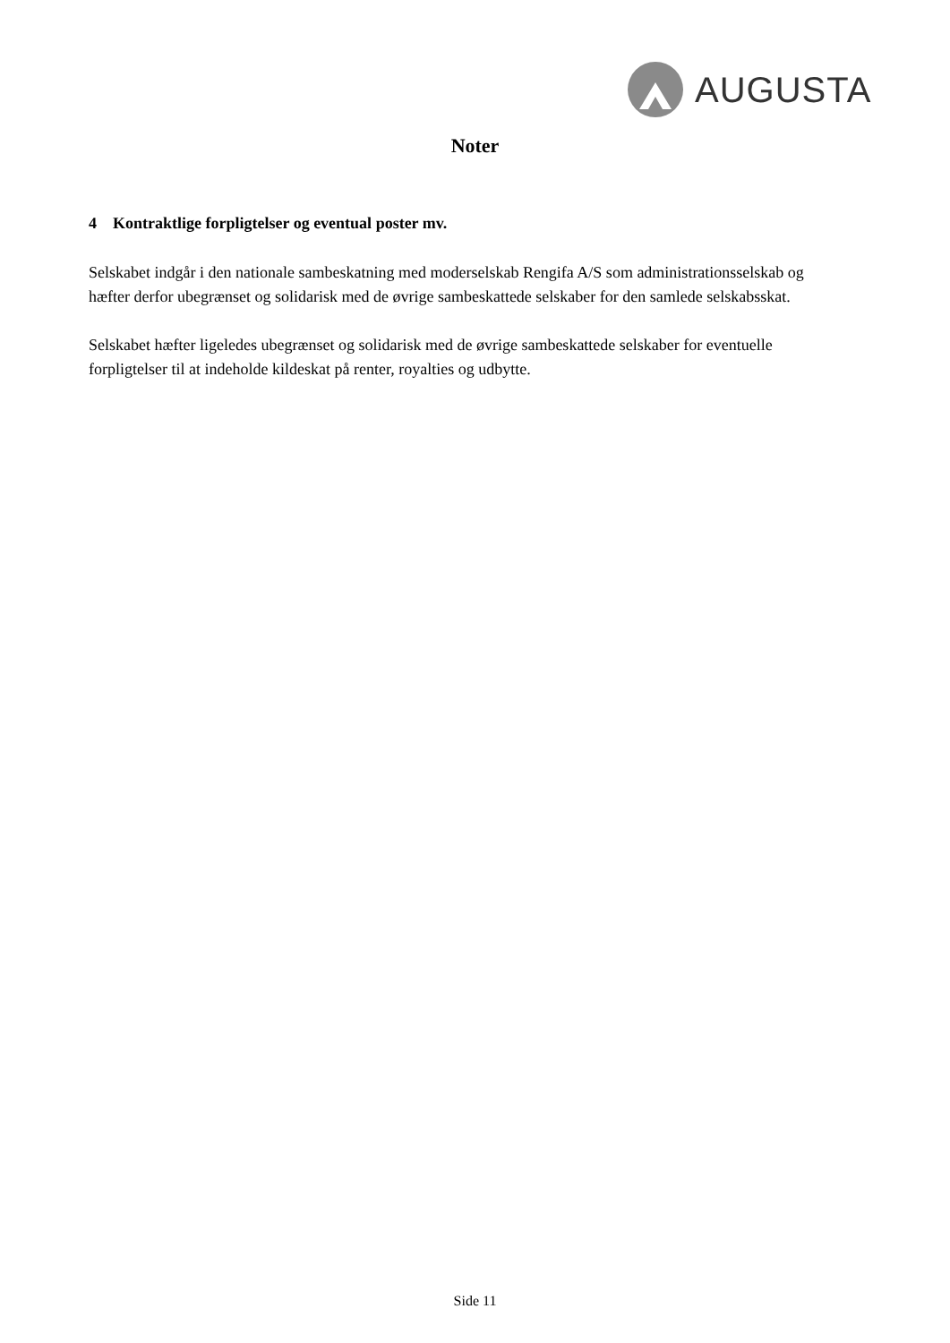AUGUSTA
Noter
4 Kontraktlige forpligtelser og eventual poster mv.
Selskabet indgår i den nationale sambeskatning med moderselskab Rengifa A/S som administrationsselskab og hæfter derfor ubegrænset og solidarisk med de øvrige sambeskattede selskaber for den samlede selskabsskat.
Selskabet hæfter ligeledes ubegrænset og solidarisk med de øvrige sambeskattede selskaber for eventuelle forpligtelser til at indeholde kildeskat på renter, royalties og udbytte.
Side 11